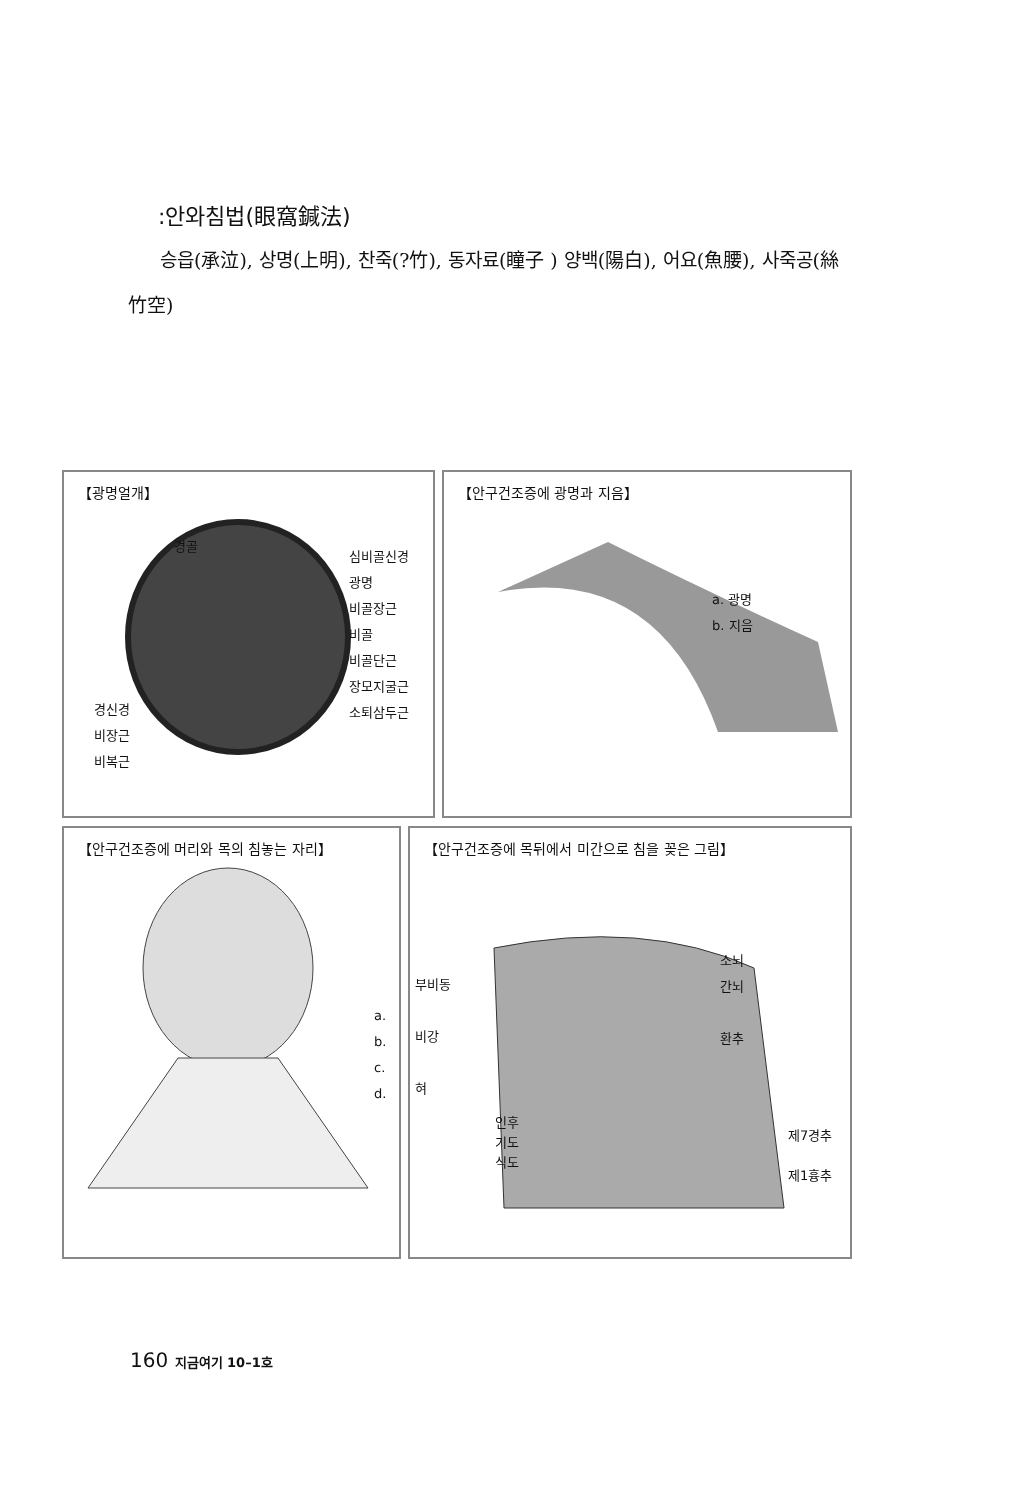:안와침법(眼窩鍼法)
승읍(承泣), 상명(上明), 찬죽(?竹), 동자료(瞳子 ) 양백(陽白), 어요(魚腰), 사죽공(絲竹空)
【광명얼개】
경골
심비골신경
광명
비골장근
비골
비골단근
장모지굴근
소퇴삼두근
경신경
비장근
비복근
【안구건조증에 광명과 지음】
a. 광명
b. 지음
【안구건조증에 머리와 목의 침놓는 자리】
a.
b.
c.
d.
【안구건조증에 목뒤에서 미간으로 침을 꽂은 그림】
부비동
비강
혀
소뇌
간뇌
환추
인후
기도
식도
제7경추
제1흉추
160 지금여기 10–1호